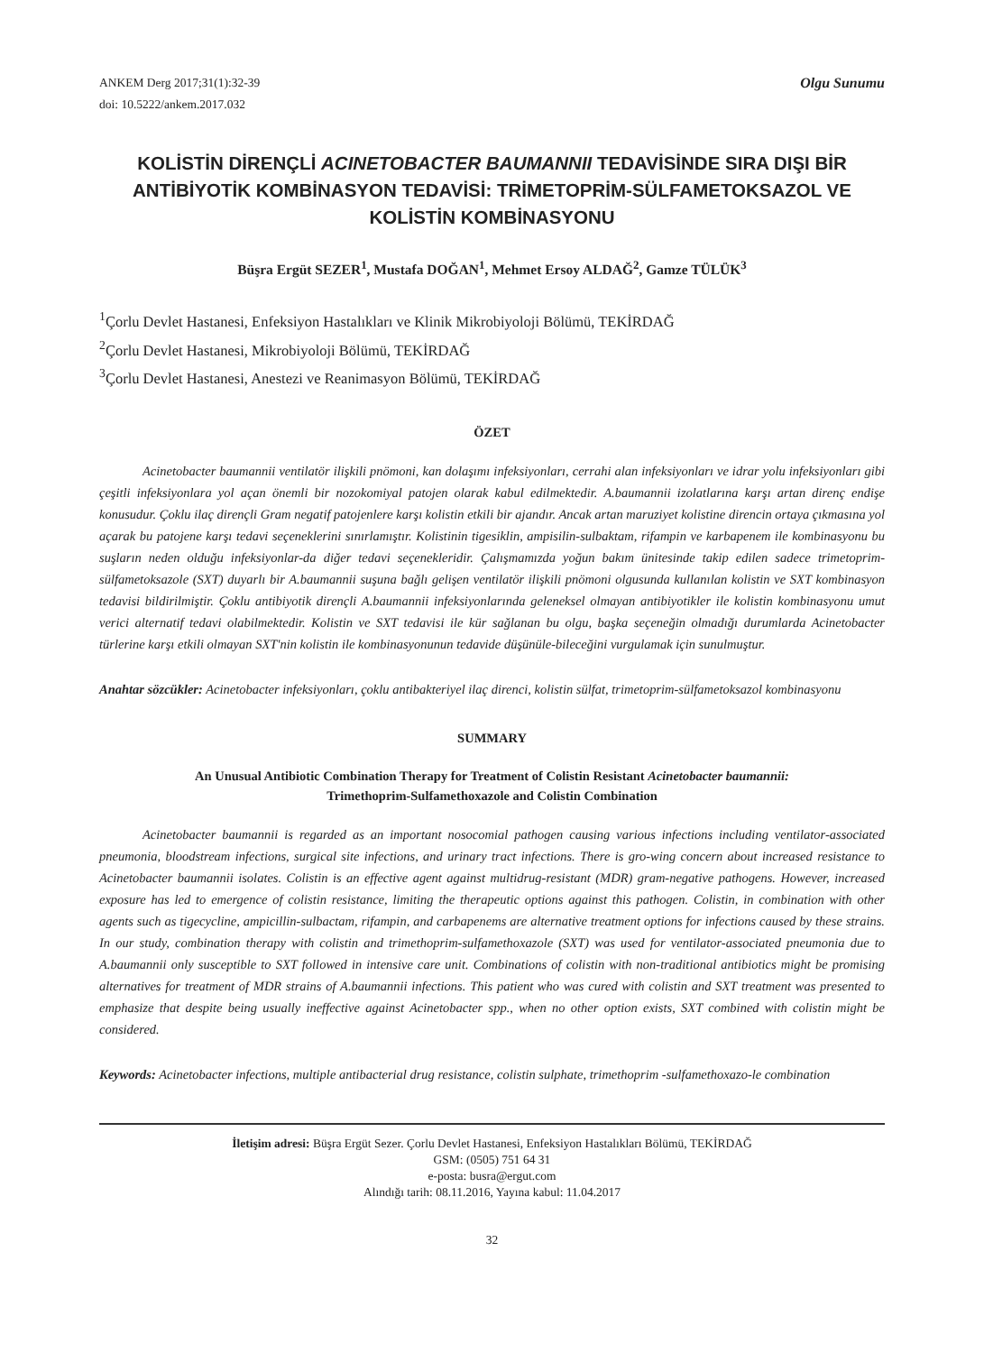ANKEM Derg 2017;31(1):32-39
doi: 10.5222/ankem.2017.032
Olgu Sunumu
KOLİSTİN DİRENÇLİ ACINETOBACTER BAUMANNII TEDAVİSİNDE SIRA DIŞI BİR ANTİBİYOTİK KOMBİNASYON TEDAVİSİ: TRİMETOPRİM-SÜLFAMETOKSAZOL VE KOLİSTİN KOMBİNASYONU
Büşra Ergüt SEZER<sup>1</sup>, Mustafa DOĞAN<sup>1</sup>, Mehmet Ersoy ALDAĞ<sup>2</sup>, Gamze TÜLÜK<sup>3</sup>
<sup>1</sup> Çorlu Devlet Hastanesi, Enfeksiyon Hastalıkları ve Klinik Mikrobiyoloji Bölümü, TEKİRDAĞ
<sup>2</sup> Çorlu Devlet Hastanesi, Mikrobiyoloji Bölümü, TEKİRDAĞ
<sup>3</sup> Çorlu Devlet Hastanesi, Anestezi ve Reanimasyon Bölümü, TEKİRDAĞ
ÖZET
Acinetobacter baumannii ventilatör ilişkili pnömoni, kan dolaşımı infeksiyonları, cerrahi alan infeksiyonları ve idrar yolu infeksiyonları gibi çeşitli infeksiyonlara yol açan önemli bir nozokomiyal patojen olarak kabul edilmektedir. A.baumannii izolatlarına karşı artan direnç endişe konusudur. Çoklu ilaç dirençli Gram negatif patojenlere karşı kolistin etkili bir ajandır. Ancak artan maruziyet kolistine direncin ortaya çıkmasına yol açarak bu patojene karşı tedavi seçeneklerini sınırlamıştır. Kolistinin tigesiklin, ampisilin-sulbaktam, rifampin ve karbapenem ile kombinasyonu bu suşların neden olduğu infeksiyonlar-da diğer tedavi seçenekleridir. Çalışmamızda yoğun bakım ünitesinde takip edilen sadece trimetoprim- sülfametoksazole (SXT) duyarlı bir A.baumannii suşuna bağlı gelişen ventilatör ilişkili pnömoni olgusunda kullanılan kolistin ve SXT kombinasyon tedavisi bildirilmiştir. Çoklu antibiyotik dirençli A.baumannii infeksiyonlarında geleneksel olmayan antibiyotikler ile kolistin kombinasyonu umut verici alternatif tedavi olabilmektedir. Kolistin ve SXT tedavisi ile kür sağlanan bu olgu, başka seçeneğin olmadığı durumlarda Acinetobacter türlerine karşı etkili olmayan SXT'nin kolistin ile kombinasyonunun tedavide düşünüle-bileceğini vurgulamak için sunulmuştur.
Anahtar sözcükler: Acinetobacter infeksiyonları, çoklu antibakteriyel ilaç direnci, kolistin sülfat, trimetoprim-sülfametoksazol kombinasyonu
SUMMARY
An Unusual Antibiotic Combination Therapy for Treatment of Colistin Resistant Acinetobacter baumannii:
Trimethoprim-Sulfamethoxazole and Colistin Combination
Acinetobacter baumannii is regarded as an important nosocomial pathogen causing various infections including ventilator-associated pneumonia, bloodstream infections, surgical site infections, and urinary tract infections. There is gro-wing concern about increased resistance to Acinetobacter baumannii isolates. Colistin is an effective agent against multidrug-resistant (MDR) gram-negative pathogens. However, increased exposure has led to emergence of colistin resistance, limiting the therapeutic options against this pathogen. Colistin, in combination with other agents such as tigecycline, ampicillin-sulbactam, rifampin, and carbapenems are alternative treatment options for infections caused by these strains. In our study, combination therapy with colistin and trimethoprim-sulfamethoxazole (SXT) was used for ventilator-associated pneumonia due to A.baumannii only susceptible to SXT followed in intensive care unit. Combinations of colistin with non-traditional antibiotics might be promising alternatives for treatment of MDR strains of A.baumannii infections. This patient who was cured with colistin and SXT treatment was presented to emphasize that despite being usually ineffective against Acinetobacter spp., when no other option exists, SXT combined with colistin might be considered.
Keywords: Acinetobacter infections, multiple antibacterial drug resistance, colistin sulphate, trimethoprim -sulfamethoxazo-le combination
İletişim adresi: Büşra Ergüt Sezer. Çorlu Devlet Hastanesi, Enfeksiyon Hastalıkları Bölümü, TEKİRDAĞ
GSM: (0505) 751 64 31
e-posta: busra@ergut.com
Alındığı tarih: 08.11.2016, Yayına kabul: 11.04.2017
32